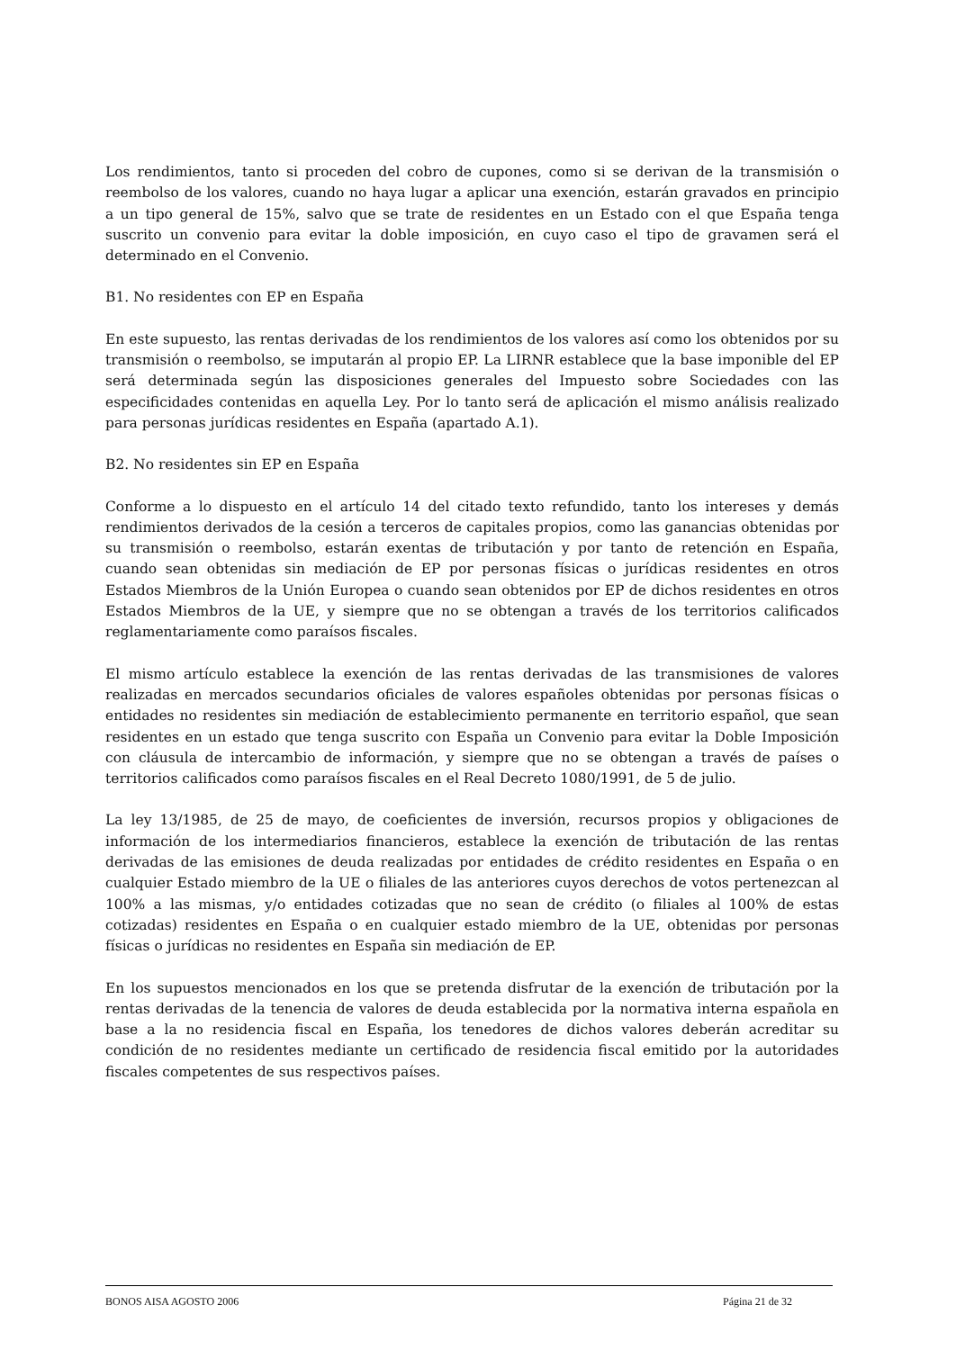Los rendimientos, tanto si proceden del cobro de cupones, como si se derivan de la transmisión o reembolso de los valores, cuando no haya lugar a aplicar una exención, estarán gravados en principio a un tipo general de 15%, salvo que se trate de residentes en un Estado con el que España tenga suscrito un convenio para evitar la doble imposición, en cuyo caso el tipo de gravamen será el determinado en el Convenio.
B1. No residentes con EP en España
En este supuesto, las rentas derivadas de los rendimientos de los valores así como los obtenidos por su transmisión o reembolso, se imputarán al propio EP. La LIRNR establece que la base imponible del EP será determinada según las disposiciones generales del Impuesto sobre Sociedades con las especificidades contenidas en aquella Ley. Por lo tanto será de aplicación el mismo análisis realizado para personas jurídicas residentes en España (apartado A.1).
B2. No residentes sin EP en España
Conforme a lo dispuesto en el artículo 14 del citado texto refundido, tanto los intereses y demás rendimientos derivados de la cesión a terceros de capitales propios, como las ganancias obtenidas por su transmisión o reembolso, estarán exentas de tributación y por tanto de retención en España, cuando sean obtenidas sin mediación de EP por personas físicas o jurídicas residentes en otros Estados Miembros de la Unión Europea o cuando sean obtenidos por EP de dichos residentes en otros Estados Miembros de la UE, y siempre que no se obtengan a través de los territorios calificados reglamentariamente como paraísos fiscales.
El mismo artículo establece la exención de las rentas derivadas de las transmisiones de valores realizadas en mercados secundarios oficiales de valores españoles obtenidas por personas físicas o entidades no residentes sin mediación de establecimiento permanente en territorio español, que sean residentes en un estado que tenga suscrito con España un Convenio para evitar la Doble Imposición con cláusula de intercambio de información, y siempre que no se obtengan a través de países o territorios calificados como paraísos fiscales en el Real Decreto 1080/1991, de 5 de julio.
La ley 13/1985, de 25 de mayo, de coeficientes de inversión, recursos propios y obligaciones de información de los intermediarios financieros, establece la exención de tributación de las rentas derivadas de las emisiones de deuda realizadas por entidades de crédito residentes en España o en cualquier Estado miembro de la UE o filiales de las anteriores cuyos derechos de votos pertenezcan al 100% a las mismas, y/o entidades cotizadas que no sean de crédito (o filiales al 100% de estas cotizadas) residentes en España o en cualquier estado miembro de la UE, obtenidas por personas físicas o jurídicas no residentes en España sin mediación de EP.
En los supuestos mencionados en los que se pretenda disfrutar de la exención de tributación por la rentas derivadas de la tenencia de valores de deuda establecida por la normativa interna española en base a la no residencia fiscal en España, los tenedores de dichos valores deberán acreditar su condición de no residentes mediante un certificado de residencia fiscal emitido por la autoridades fiscales competentes de sus respectivos países.
BONOS AISA AGOSTO 2006 Página 21 de 32